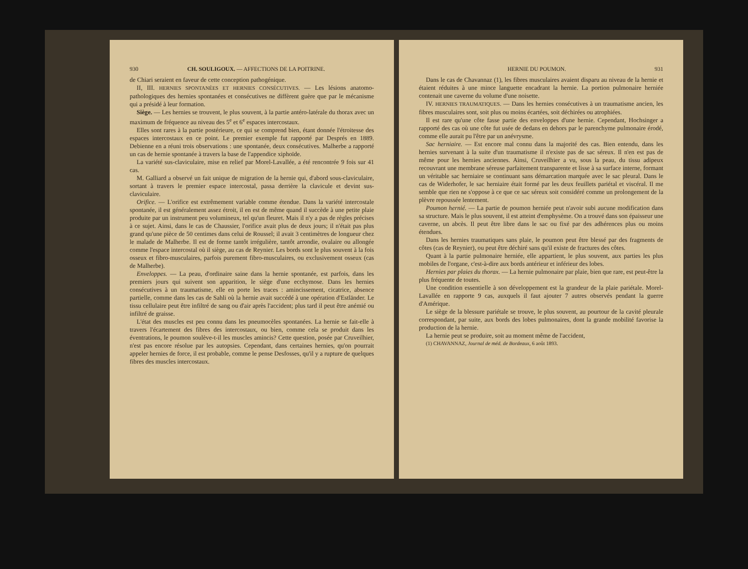930 CH. SOULIGOUX. — AFFECTIONS DE LA POITRINE.
de Chiari seraient en faveur de cette conception pathogénique.
II, III. HERNIES SPONTANÉES ET HERNIES CONSÉCUTIVES. — Les lésions anatomo-pathologiques des hernies spontanées et consécutives ne diffèrent guère que par le mécanisme qui a présidé à leur formation.
Siège. — Les hernies se trouvent, le plus souvent, à la partie antéro-latérale du thorax avec un maximum de fréquence au niveau des 5<sup>e</sup> et 6<sup>e</sup> espaces intercostaux.
Elles sont rares à la partie postérieure, ce qui se comprend bien, étant donnée l'étroitesse des espaces intercostaux en ce point. Le premier exemple fut rapporté par Després en 1889. Debienne en a réuni trois observations : une spontanée, deux consécutives. Malherbe a rapporté un cas de hernie spontanée à travers la base de l'appendice xiphoïde.
La variété sus-claviculaire, mise en relief par Morel-Lavallée, a été rencontrée 9 fois sur 41 cas.
M. Galliard a observé un fait unique de migration de la hernie qui, d'abord sous-claviculaire, sortant à travers le premier espace intercostal, passa derrière la clavicule et devint sus-claviculaire.
Orifice. — L'orifice est extrêmement variable comme étendue. Dans la variété intercostale spontanée, il est généralement assez étroit, il en est de même quand il succède à une petite plaie produite par un instrument peu volumineux, tel qu'un fleuret. Mais il n'y a pas de règles précises à ce sujet. Ainsi, dans le cas de Chaussier, l'orifice avait plus de deux jours; il n'était pas plus grand qu'une pièce de 50 centimes dans celui de Roussel; il avait 3 centimètres de longueur chez le malade de Malherbe. Il est de forme tantôt irrégulière, tantôt arrondie, ovalaire ou allongée comme l'espace intercostal où il siège, au cas de Reynier. Les bords sont le plus souvent à la fois osseux et fibro-musculaires, parfois purement fibro-musculaires, ou exclusivement osseux (cas de Malherbe).
Enveloppes. — La peau, d'ordinaire saine dans la hernie spontanée, est parfois, dans les premiers jours qui suivent son apparition, le siège d'une ecchymose. Dans les hernies consécutives à un traumatisme, elle en porte les traces : amincissement, cicatrice, absence partielle, comme dans les cas de Sahli où la hernie avait succédé à une opération d'Estländer. Le tissu cellulaire peut être infiltré de sang ou d'air après l'accident; plus tard il peut être anémié ou infiltré de graisse.
L'état des muscles est peu connu dans les pneumocèles spontanées. La hernie se fait-elle à travers l'écartement des fibres des intercostaux, ou bien, comme cela se produit dans les éventrations, le poumon soulève-t-il les muscles amincis? Cette question, posée par Cruveilhier, n'est pas encore résolue par les autopsies. Cependant, dans certaines hernies, qu'on pourrait appeler hernies de force, il est probable, comme le pense Desfosses, qu'il y a rupture de quelques fibres des muscles intercostaux.
HERNIE DU POUMON. 931
Dans le cas de Chavannaz (1), les fibres musculaires avaient disparu au niveau de la hernie et étaient réduites à une mince languette encadrant la hernie. La portion pulmonaire herniée contenait une caverne du volume d'une noisette.
IV. HERNIES TRAUMATIQUES. — Dans les hernies consécutives à un traumatisme ancien, les fibres musculaires sont, soit plus ou moins écartées, soit déchirées ou atrophiées.
Il est rare qu'une côte fasse partie des enveloppes d'une hernie. Cependant, Hochsinger a rapporté des cas où une côte fut usée de dedans en dehors par le parenchyme pulmonaire érodé, comme elle aurait pu l'être par un anévrysme.
Sac herniaire. — Est encore mal connu dans la majorité des cas. Bien entendu, dans les hernies survenant à la suite d'un traumatisme il n'existe pas de sac séreux. Il n'en est pas de même pour les hernies anciennes. Ainsi, Cruveilhier a vu, sous la peau, du tissu adipeux recouvrant une membrane séreuse parfaitement transparente et lisse à sa surface interne, formant un véritable sac herniaire se continuant sans démarcation marquée avec le sac pleural. Dans le cas de Widerhofer, le sac herniaire était formé par les deux feuillets pariétal et viscéral. Il me semble que rien ne s'oppose à ce que ce sac séreux soit considéré comme un prolongement de la plèvre repoussée lentement.
Poumon hernié. — La partie de poumon herniée peut n'avoir subi aucune modification dans sa structure. Mais le plus souvent, il est atteint d'emphysème. On a trouvé dans son épaisseur une caverne, un abcès. Il peut être libre dans le sac ou fixé par des adhérences plus ou moins étendues.
Dans les hernies traumatiques sans plaie, le poumon peut être blessé par des fragments de côtes (cas de Reynier), ou peut être déchiré sans qu'il existe de fractures des côtes.
Quant à la partie pulmonaire herniée, elle appartient, le plus souvent, aux parties les plus mobiles de l'organe, c'est-à-dire aux bords antérieur et inférieur des lobes.
Hernies par plaies du thorax. — La hernie pulmonaire par plaie, bien que rare, est peut-être la plus fréquente de toutes.
Une condition essentielle à son développement est la grandeur de la plaie pariétale. Morel-Lavallée en rapporte 9 cas, auxquels il faut ajouter 7 autres observés pendant la guerre d'Amérique.
Le siège de la blessure pariétale se trouve, le plus souvent, au pourtour de la cavité pleurale correspondant, par suite, aux bords des lobes pulmonaires, dont la grande mobilité favorise la production de la hernie.
La hernie peut se produire, soit au moment même de l'accident,
(1) CHAVANNAZ, Journal de méd. de Bordeaux, 6 août 1893.